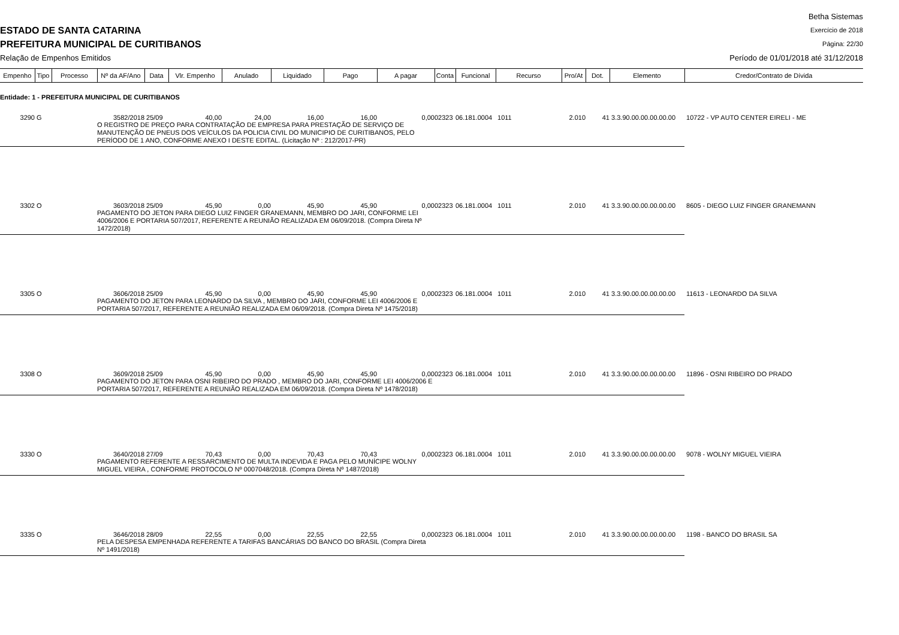ESTADO DE SANTA CATARINA
PREFEITURA MUNICIPAL DE CURITIBANOS
Relação de Empenhos Emitidos
Betha Sistemas
Exercício de 2018
Página: 22/30
Período de 01/01/2018 até 31/12/2018
| Empenho | Tipo | Processo | Nº da AF/Ano | Data | Vlr. Empenho | Anulado | Liquidado | Pago | A pagar | Conta | Funcional | Recurso | Pro/At | Dot. | Elemento | Credor/Contrato de Dívida |
| --- | --- | --- | --- | --- | --- | --- | --- | --- | --- | --- | --- | --- | --- | --- | --- | --- |
| Entidade: 1 - PREFEITURA MUNICIPAL DE CURITIBANOS | | | | | | | | | | | | | | | | |
| 3290 | G | | 3582/2018 | 25/09 | 40,00 | 24,00 | 16,00 | 16,00 | 0,00 | 02323 | 06.181.0004 | 1011 | 2.010 | 41 | 3.3.90.00.00.00.00.00 | 10722 - VP AUTO CENTER EIRELI - ME |
| | | | O REGISTRO DE PREÇO PARA CONTRATAÇÃO DE EMPRESA PARA PRESTAÇÃO DE SERVIÇO DE MANUTENÇÃO DE PNEUS DOS VEÍCULOS DA POLICIA CIVIL DO MUNICIPIO DE CURITIBANOS, PELO PERÍODO DE 1 ANO, CONFORME ANEXO I DESTE EDITAL. (Licitação Nº : 212/2017-PR) | | | | | | | | | | | | | |
| 3302 | O | | 3603/2018 | 25/09 | 45,90 | 0,00 | 45,90 | 45,90 | 0,00 | 02323 | 06.181.0004 | 1011 | 2.010 | 41 | 3.3.90.00.00.00.00.00 | 8605 - DIEGO LUIZ FINGER GRANEMANN |
| | | | PAGAMENTO DO JETON PARA DIEGO LUIZ FINGER GRANEMANN, MEMBRO DO JARI, CONFORME LEI 4006/2006 E PORTARIA 507/2017, REFERENTE A REUNIÃO REALIZADA EM 06/09/2018. (Compra Direta Nº 1472/2018) | | | | | | | | | | | | | |
| 3305 | O | | 3606/2018 | 25/09 | 45,90 | 0,00 | 45,90 | 45,90 | 0,00 | 02323 | 06.181.0004 | 1011 | 2.010 | 41 | 3.3.90.00.00.00.00.00 | 11613 - LEONARDO DA SILVA |
| | | | PAGAMENTO DO JETON PARA LEONARDO DA SILVA , MEMBRO DO JARI, CONFORME LEI 4006/2006 E PORTARIA 507/2017, REFERENTE A REUNIÃO REALIZADA EM 06/09/2018. (Compra Direta Nº 1475/2018) | | | | | | | | | | | | | |
| 3308 | O | | 3609/2018 | 25/09 | 45,90 | 0,00 | 45,90 | 45,90 | 0,00 | 02323 | 06.181.0004 | 1011 | 2.010 | 41 | 3.3.90.00.00.00.00.00 | 11896 - OSNI RIBEIRO DO PRADO |
| | | | PAGAMENTO DO JETON PARA OSNI RIBEIRO DO PRADO , MEMBRO DO JARI, CONFORME LEI 4006/2006 E PORTARIA 507/2017, REFERENTE A REUNIÃO REALIZADA EM 06/09/2018. (Compra Direta Nº 1478/2018) | | | | | | | | | | | | | |
| 3330 | O | | 3640/2018 | 27/09 | 70,43 | 0,00 | 70,43 | 70,43 | 0,00 | 02323 | 06.181.0004 | 1011 | 2.010 | 41 | 3.3.90.00.00.00.00.00 | 9078 - WOLNY MIGUEL VIEIRA |
| | | | PAGAMENTO REFERENTE A RESSARCIMENTO DE MULTA INDEVIDA E PAGA PELO MUNÍCIPE WOLNY MIGUEL VIEIRA , CONFORME PROTOCOLO Nº 0007048/2018. (Compra Direta Nº 1487/2018) | | | | | | | | | | | | | |
| 3335 | O | | 3646/2018 | 28/09 | 22,55 | 0,00 | 22,55 | 22,55 | 0,00 | 02323 | 06.181.0004 | 1011 | 2.010 | 41 | 3.3.90.00.00.00.00.00 | 1198 - BANCO DO BRASIL SA |
| | | | PELA DESPESA EMPENHADA REFERENTE A TARIFAS BANCÁRIAS DO BANCO DO BRASIL (Compra Direta Nº 1491/2018) | | | | | | | | | | | | | |